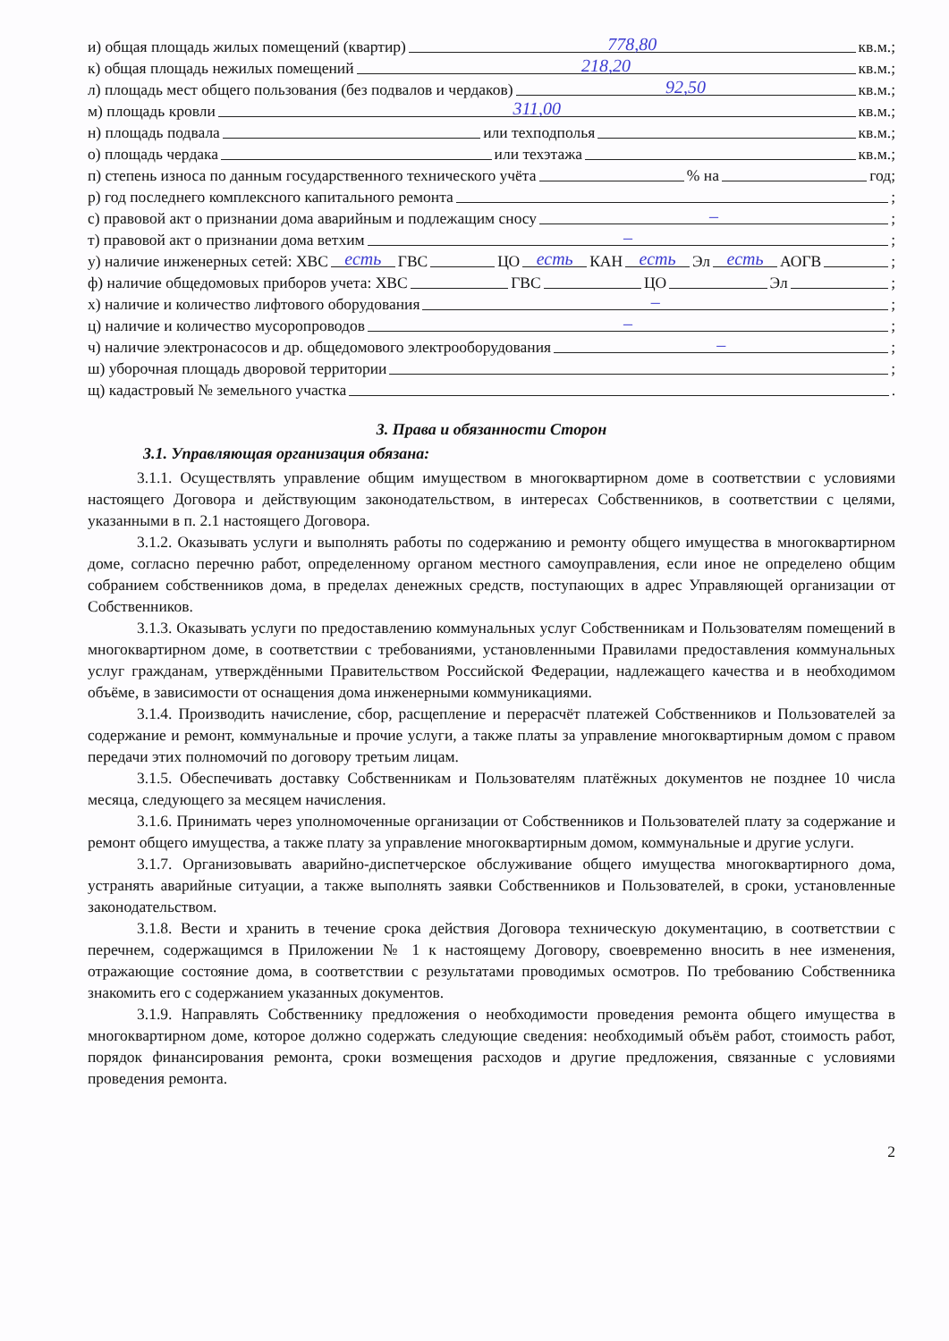и) общая площадь жилых помещений (квартир) 778,80 кв.м.;
к) общая площадь нежилых помещений 218,20 кв.м.;
л) площадь мест общего пользования (без подвалов и чердаков) 92,50 кв.м.;
м) площадь кровли 311,00 кв.м.;
н) площадь подвала или техподполья кв.м.;
о) площадь чердака или техэтажа кв.м.;
п) степень износа по данным государственного технического учёта % на год;
р) год последнего комплексного капитального ремонта ;
с) правовой акт о признании дома аварийным и подлежащим сносу –;
т) правовой акт о признании дома ветхим –;
у) наличие инженерных сетей: ХВС есть ГВС ЦО есть КАН есть Эл есть АОГВ ;
ф) наличие общедомовых приборов учета: ХВС ГВС ЦО Эл ;
х) наличие и количество лифтового оборудования –;
ц) наличие и количество мусоропроводов –;
ч) наличие электронасосов и др. общедомового электрооборудования –;
ш) уборочная площадь дворовой территории ;
щ) кадастровый № земельного участка .
3. Права и обязанности Сторон
3.1. Управляющая организация обязана:
3.1.1. Осуществлять управление общим имуществом в многоквартирном доме в соответствии с условиями настоящего Договора и действующим законодательством, в интересах Собственников, в соответствии с целями, указанными в п. 2.1 настоящего Договора.
3.1.2. Оказывать услуги и выполнять работы по содержанию и ремонту общего имущества в многоквартирном доме, согласно перечню работ, определенному органом местного самоуправления, если иное не определено общим собранием собственников дома, в пределах денежных средств, поступающих в адрес Управляющей организации от Собственников.
3.1.3. Оказывать услуги по предоставлению коммунальных услуг Собственникам и Пользователям помещений в многоквартирном доме, в соответствии с требованиями, установленными Правилами предоставления коммунальных услуг гражданам, утверждёнными Правительством Российской Федерации, надлежащего качества и в необходимом объёме, в зависимости от оснащения дома инженерными коммуникациями.
3.1.4. Производить начисление, сбор, расщепление и перерасчёт платежей Собственников и Пользователей за содержание и ремонт, коммунальные и прочие услуги, а также платы за управление многоквартирным домом с правом передачи этих полномочий по договору третьим лицам.
3.1.5. Обеспечивать доставку Собственникам и Пользователям платёжных документов не позднее 10 числа месяца, следующего за месяцем начисления.
3.1.6. Принимать через уполномоченные организации от Собственников и Пользователей плату за содержание и ремонт общего имущества, а также плату за управление многоквартирным домом, коммунальные и другие услуги.
3.1.7. Организовывать аварийно-диспетчерское обслуживание общего имущества многоквартирного дома, устранять аварийные ситуации, а также выполнять заявки Собственников и Пользователей, в сроки, установленные законодательством.
3.1.8. Вести и хранить в течение срока действия Договора техническую документацию, в соответствии с перечнем, содержащимся в Приложении № 1 к настоящему Договору, своевременно вносить в нее изменения, отражающие состояние дома, в соответствии с результатами проводимых осмотров. По требованию Собственника знакомить его с содержанием указанных документов.
3.1.9. Направлять Собственнику предложения о необходимости проведения ремонта общего имущества в многоквартирном доме, которое должно содержать следующие сведения: необходимый объём работ, стоимость работ, порядок финансирования ремонта, сроки возмещения расходов и другие предложения, связанные с условиями проведения ремонта.
2